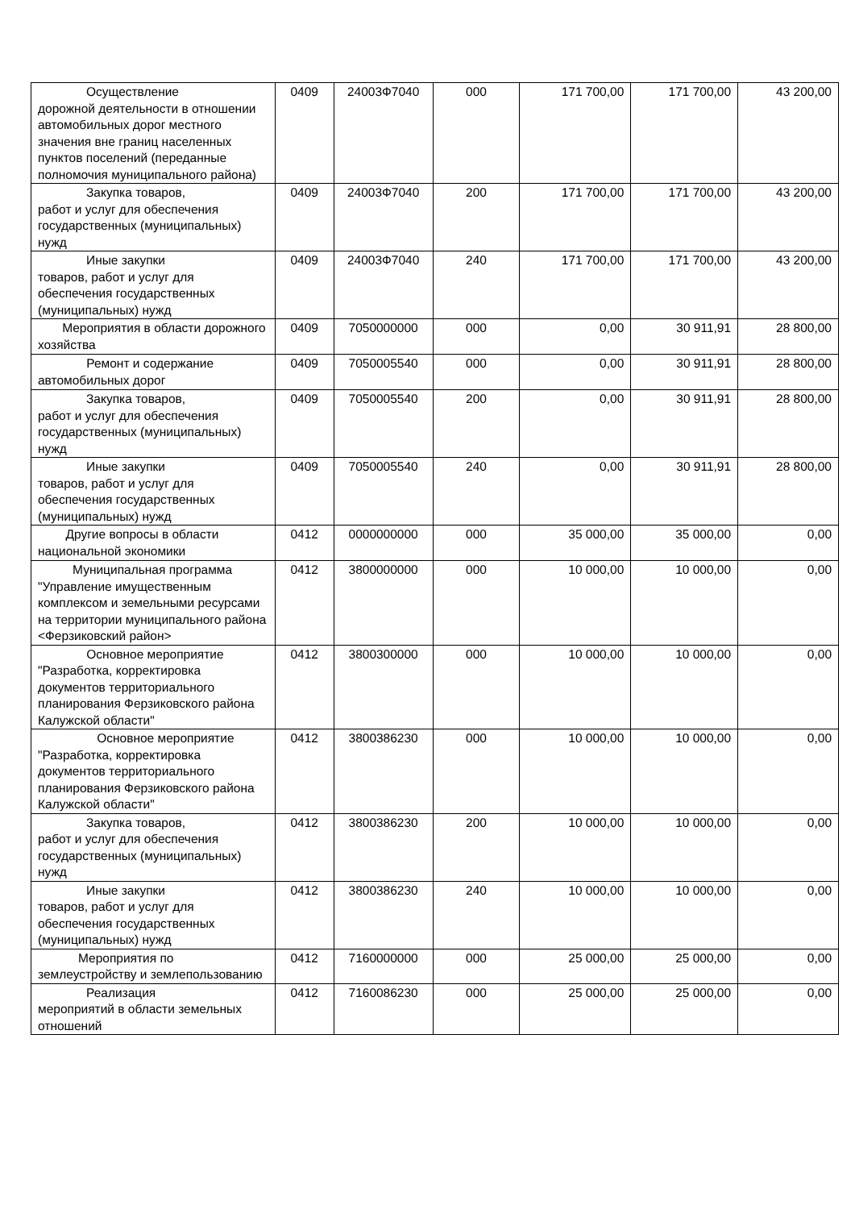| Осуществление дорожной деятельности в отношении автомобильных дорог местного значения вне границ населенных пунктов поселений (переданные полномочия муниципального района) | 0409 | 24003Ф7040 | 000 | 171 700,00 | 171 700,00 | 43 200,00 |
| Закупка товаров, работ и услуг для обеспечения государственных (муниципальных) нужд | 0409 | 24003Ф7040 | 200 | 171 700,00 | 171 700,00 | 43 200,00 |
| Иные закупки товаров, работ и услуг для обеспечения государственных (муниципальных) нужд | 0409 | 24003Ф7040 | 240 | 171 700,00 | 171 700,00 | 43 200,00 |
| Мероприятия в области дорожного хозяйства | 0409 | 7050000000 | 000 | 0,00 | 30 911,91 | 28 800,00 |
| Ремонт и содержание автомобильных дорог | 0409 | 7050005540 | 000 | 0,00 | 30 911,91 | 28 800,00 |
| Закупка товаров, работ и услуг для обеспечения государственных (муниципальных) нужд | 0409 | 7050005540 | 200 | 0,00 | 30 911,91 | 28 800,00 |
| Иные закупки товаров, работ и услуг для обеспечения государственных (муниципальных) нужд | 0409 | 7050005540 | 240 | 0,00 | 30 911,91 | 28 800,00 |
| Другие вопросы в области национальной экономики | 0412 | 0000000000 | 000 | 35 000,00 | 35 000,00 | 0,00 |
| Муниципальная программа "Управление имущественным комплексом и земельными ресурсами на территории муниципального района <Ферзиковский район> | 0412 | 3800000000 | 000 | 10 000,00 | 10 000,00 | 0,00 |
| Основное мероприятие "Разработка, корректировка документов территориального планирования Ферзиковского района Калужской области" | 0412 | 3800300000 | 000 | 10 000,00 | 10 000,00 | 0,00 |
| Основное мероприятие "Разработка, корректировка документов территориального планирования Ферзиковского района Калужской области" | 0412 | 3800386230 | 000 | 10 000,00 | 10 000,00 | 0,00 |
| Закупка товаров, работ и услуг для обеспечения государственных (муниципальных) нужд | 0412 | 3800386230 | 200 | 10 000,00 | 10 000,00 | 0,00 |
| Иные закупки товаров, работ и услуг для обеспечения государственных (муниципальных) нужд | 0412 | 3800386230 | 240 | 10 000,00 | 10 000,00 | 0,00 |
| Мероприятия по землеустройству и землепользованию | 0412 | 7160000000 | 000 | 25 000,00 | 25 000,00 | 0,00 |
| Реализация мероприятий в области земельных отношений | 0412 | 7160086230 | 000 | 25 000,00 | 25 000,00 | 0,00 |